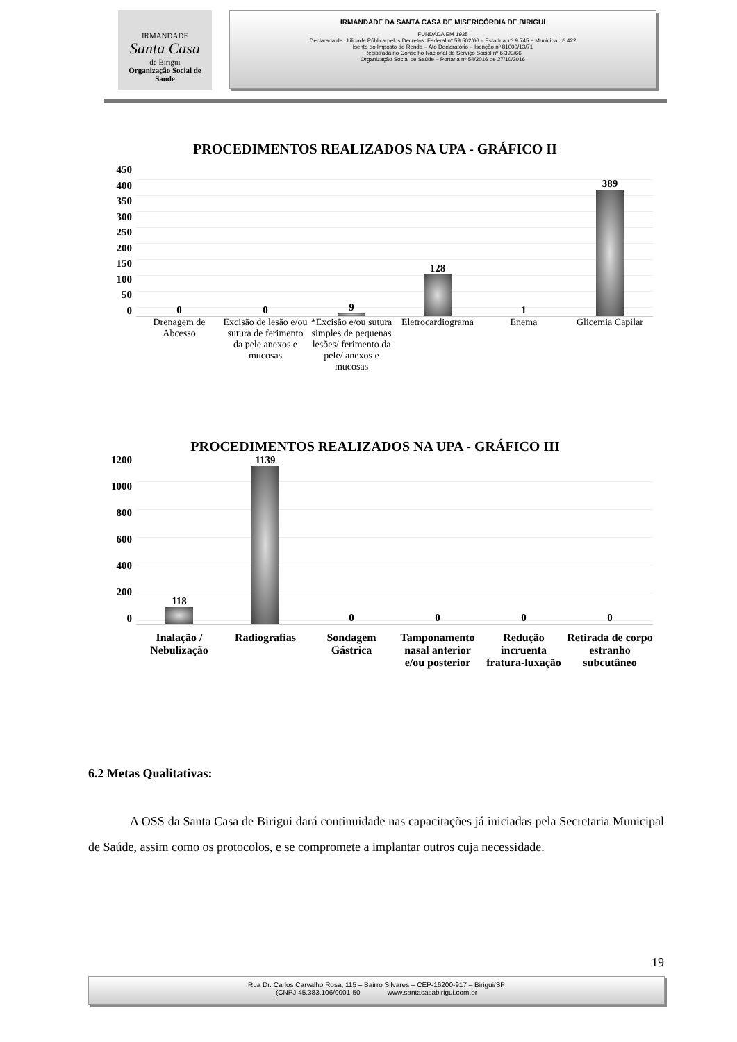IRMANDADE
Santa Casa
de Birigui
Organização Social de Saúde
IRMANDADE DA SANTA CASA DE MISERICÓRDIA DE BIRIGUI
FUNDADA EM 1935
Declarada de Utilidade Pública pelos Decretos: Federal nº 59.502/66 – Estadual nº 9.745 e Municipal nº 422
Isento do Imposto de Renda – Ato Declaratório – Isenção nº 81000/13/71
Registrada no Conselho Nacional de Serviço Social nº 6.393/66
Organização Social de Saúde – Portaria nº 54/2016 de 27/10/2016
PROCEDIMENTOS REALIZADOS NA UPA - GRÁFICO II
450
400
350
300
250
200
150
100
50
0
0
0
9
128
1
389
Drenagem de Abcesso Excisão de lesão e/ou sutura de ferimento da pele anexos e mucosas
*Excisão e/ou sutura simples de pequenas lesões/ ferimento da pele/ anexos e mucosas
Eletrocardiograma Enema Glicemia Capilar
PROCEDIMENTOS REALIZADOS NA UPA - GRÁFICO III
1200
1000
800
600
400
200
0
118
1139
0
0
0
0
Inalação / Nebulização Radiografias Sondagem Gástrica Tamponamento nasal anterior e/ou posterior
Redução incruenta fratura-luxação
Retirada de corpo estranho subcutâneo
6.2 Metas Qualitativas:
A OSS da Santa Casa de Birigui dará continuidade nas capacitações já iniciadas pela Secretaria Municipal de Saúde, assim como os protocolos, e se compromete a implantar outros cuja necessidade.
19
Rua Dr. Carlos Carvalho Rosa, 115 – Bairro Silvares – CEP-16200-917 – Birigui/SP
(CNPJ 45.383.106/0001-50 www.santacasabirigui.com.br